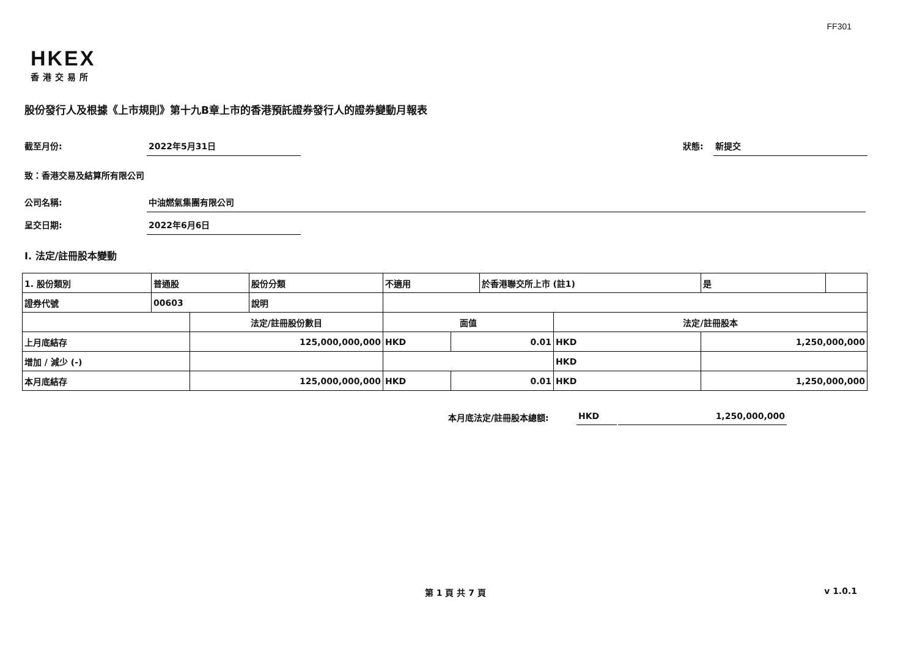FF301
HKEX
香港交易所
股份發行人及根據《上市規則》第十九B章上市的香港預託證券發行人的證券變動月報表
截至月份: 2022年5月31日 狀態: 新提交
致：香港交易及結算所有限公司
公司名稱: 中油燃氣集團有限公司
呈交日期: 2022年6月6日
I. 法定/註冊股本變動
| 1. 股份類別 | 普通股 | | 股份分類 | 不適用 | | 於香港聯交所上市 (註1) | | 是 | |
| 證券代號 | 00603 | | 說明 | | | | | | |
| | | 法定/註冊股份數目 | | 面值 | | | 法定/註冊股本 | | |
| 上月底結存 | | 125,000,000,000 | | HKD | 0.01 | | HKD | 1,250,000,000 | |
| 增加 / 減少 (-) | | | | | | | HKD | | |
| 本月底結存 | | 125,000,000,000 | | HKD | 0.01 | | HKD | 1,250,000,000 | |
本月底法定/註冊股本總額: HKD 1,250,000,000
第 1 頁 共 7 頁 v 1.0.1